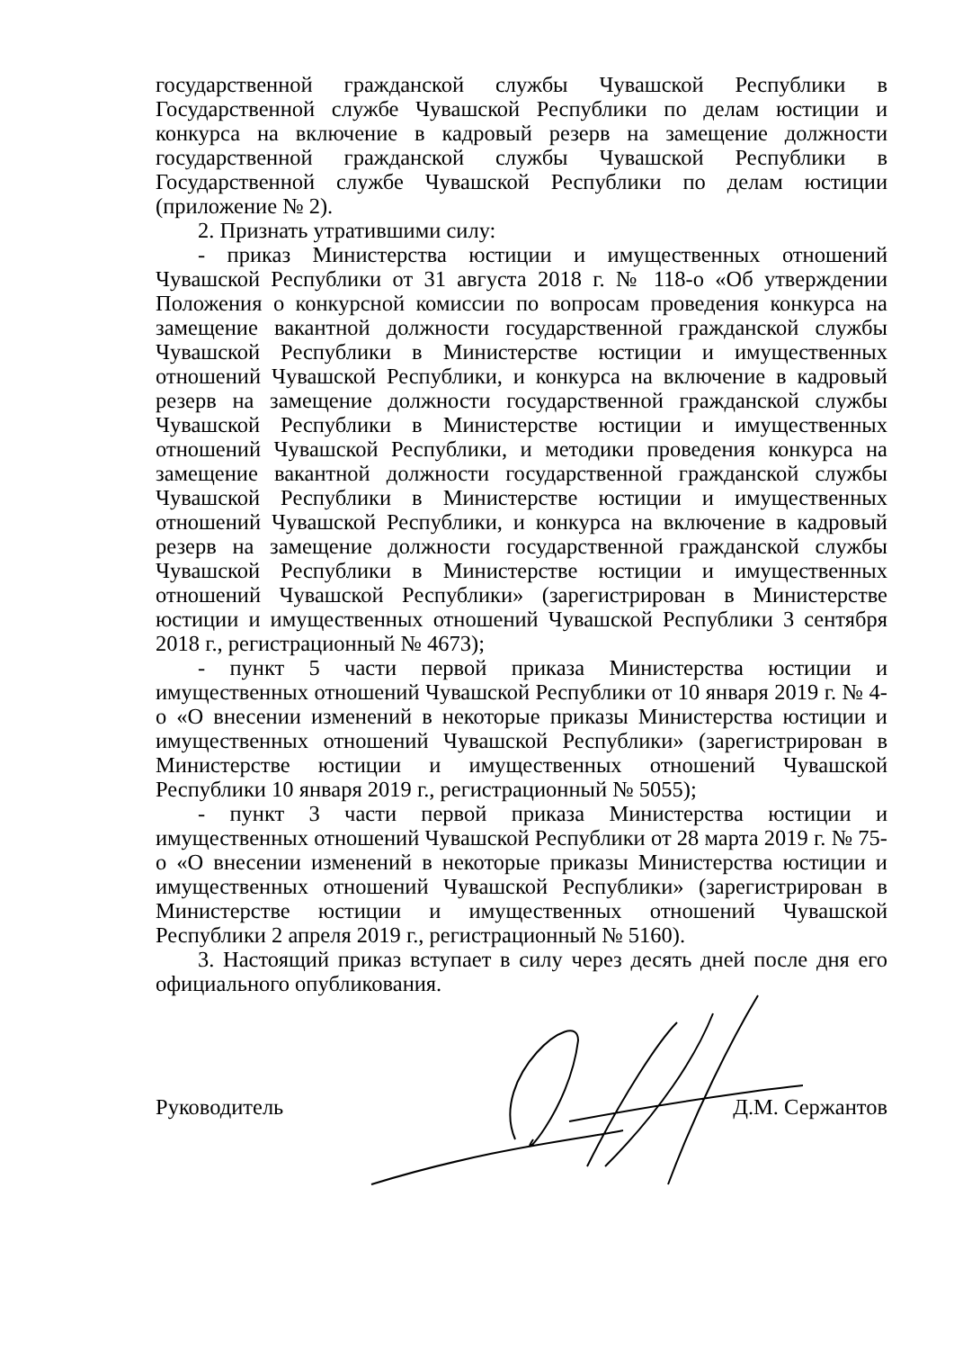государственной гражданской службы Чувашской Республики в Государственной службе Чувашской Республики по делам юстиции и конкурса на включение в кадровый резерв на замещение должности государственной гражданской службы Чувашской Республики в Государственной службе Чувашской Республики по делам юстиции (приложение № 2).
2. Признать утратившими силу:
- приказ Министерства юстиции и имущественных отношений Чувашской Республики от 31 августа 2018 г. № 118-о «Об утверждении Положения о конкурсной комиссии по вопросам проведения конкурса на замещение вакантной должности государственной гражданской службы Чувашской Республики в Министерстве юстиции и имущественных отношений Чувашской Республики, и конкурса на включение в кадровый резерв на замещение должности государственной гражданской службы Чувашской Республики в Министерстве юстиции и имущественных отношений Чувашской Республики, и методики проведения конкурса на замещение вакантной должности государственной гражданской службы Чувашской Республики в Министерстве юстиции и имущественных отношений Чувашской Республики, и конкурса на включение в кадровый резерв на замещение должности государственной гражданской службы Чувашской Республики в Министерстве юстиции и имущественных отношений Чувашской Республики» (зарегистрирован в Министерстве юстиции и имущественных отношений Чувашской Республики 3 сентября 2018 г., регистрационный № 4673);
- пункт 5 части первой приказа Министерства юстиции и имущественных отношений Чувашской Республики от 10 января 2019 г. № 4-о «О внесении изменений в некоторые приказы Министерства юстиции и имущественных отношений Чувашской Республики» (зарегистрирован в Министерстве юстиции и имущественных отношений Чувашской Республики 10 января 2019 г., регистрационный № 5055);
- пункт 3 части первой приказа Министерства юстиции и имущественных отношений Чувашской Республики от 28 марта 2019 г. № 75-о «О внесении изменений в некоторые приказы Министерства юстиции и имущественных отношений Чувашской Республики» (зарегистрирован в Министерстве юстиции и имущественных отношений Чувашской Республики 2 апреля 2019 г., регистрационный № 5160).
3. Настоящий приказ вступает в силу через десять дней после дня его официального опубликования.
Руководитель Д.М. Сержантов